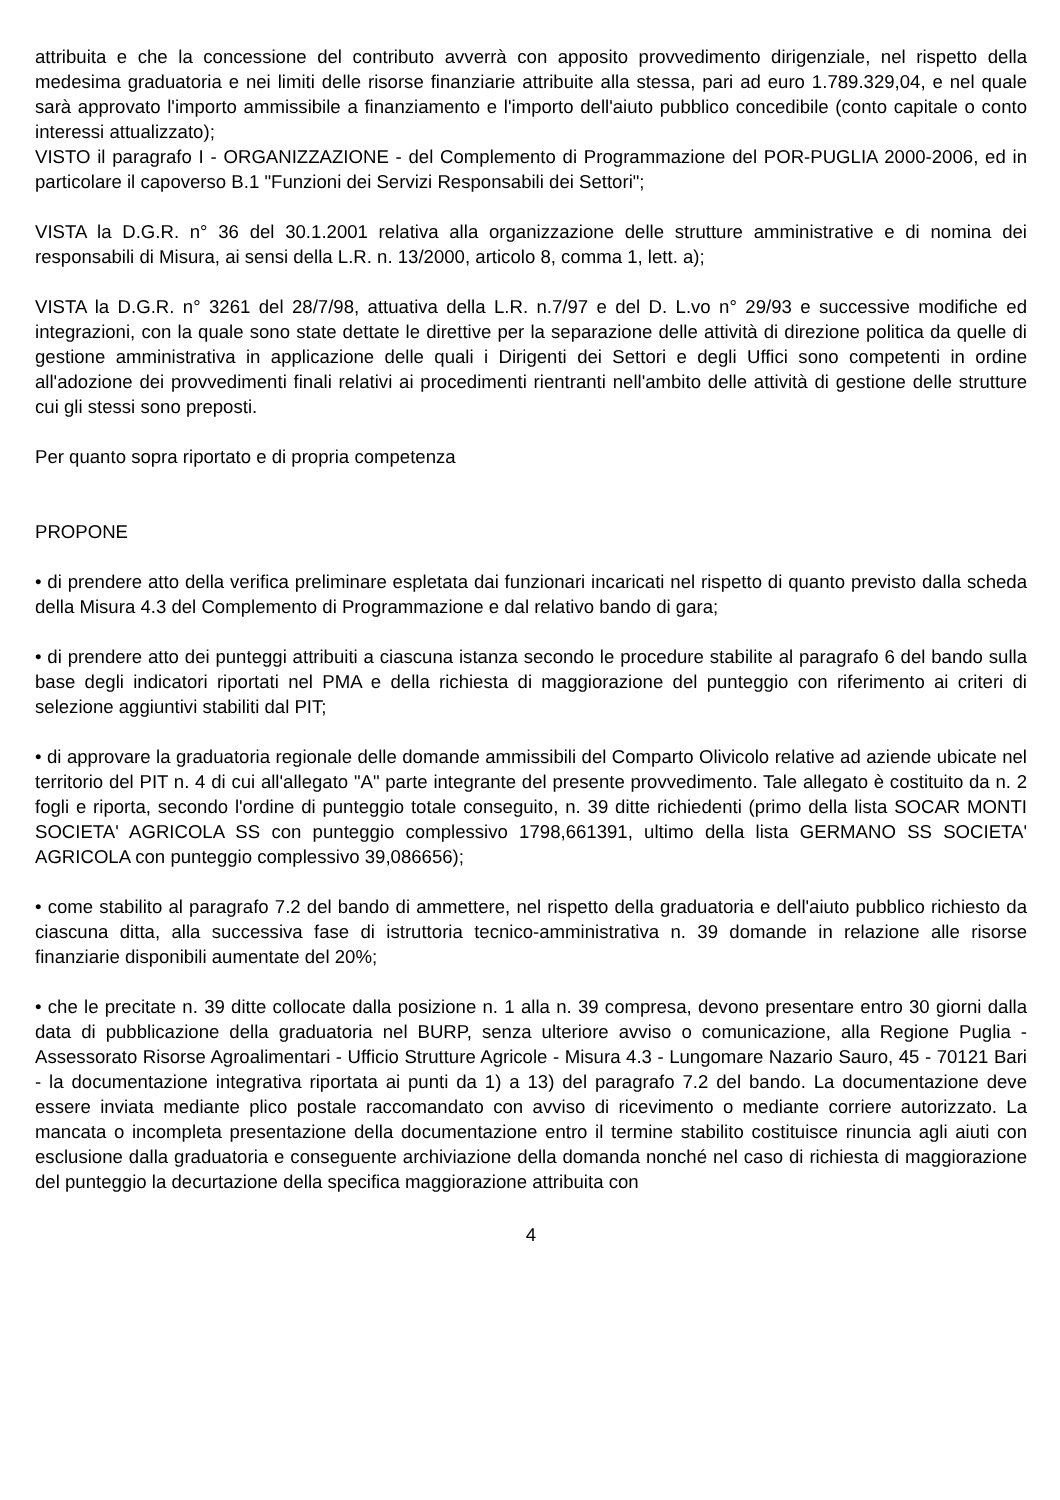attribuita e che la concessione del contributo avverrà con apposito provvedimento dirigenziale, nel rispetto della medesima graduatoria e nei limiti delle risorse finanziarie attribuite alla stessa, pari ad euro 1.789.329,04, e nel quale sarà approvato l'importo ammissibile a finanziamento e l'importo dell'aiuto pubblico concedibile (conto capitale o conto interessi attualizzato);
VISTO il paragrafo I - ORGANIZZAZIONE - del Complemento di Programmazione del POR-PUGLIA 2000-2006, ed in particolare il capoverso B.1 "Funzioni dei Servizi Responsabili dei Settori";
VISTA la D.G.R. n° 36 del 30.1.2001 relativa alla organizzazione delle strutture amministrative e di nomina dei responsabili di Misura, ai sensi della L.R. n. 13/2000, articolo 8, comma 1, lett. a);
VISTA la D.G.R. n° 3261 del 28/7/98, attuativa della L.R. n.7/97 e del D. L.vo n° 29/93 e successive modifiche ed integrazioni, con la quale sono state dettate le direttive per la separazione delle attività di direzione politica da quelle di gestione amministrativa in applicazione delle quali i Dirigenti dei Settori e degli Uffici sono competenti in ordine all'adozione dei provvedimenti finali relativi ai procedimenti rientranti nell'ambito delle attività di gestione delle strutture cui gli stessi sono preposti.
Per quanto sopra riportato e di propria competenza
PROPONE
• di prendere atto della verifica preliminare espletata dai funzionari incaricati nel rispetto di quanto previsto dalla scheda della Misura 4.3 del Complemento di Programmazione e dal relativo bando di gara;
• di prendere atto dei punteggi attribuiti a ciascuna istanza secondo le procedure stabilite al paragrafo 6 del bando sulla base degli indicatori riportati nel PMA e della richiesta di maggiorazione del punteggio con riferimento ai criteri di selezione aggiuntivi stabiliti dal PIT;
• di approvare la graduatoria regionale delle domande ammissibili del Comparto Olivicolo relative ad aziende ubicate nel territorio del PIT n. 4 di cui all'allegato "A" parte integrante del presente provvedimento. Tale allegato è costituito da n. 2 fogli e riporta, secondo l'ordine di punteggio totale conseguito, n. 39 ditte richiedenti (primo della lista SOCAR MONTI SOCIETA' AGRICOLA SS con punteggio complessivo 1798,661391, ultimo della lista GERMANO SS SOCIETA' AGRICOLA con punteggio complessivo 39,086656);
• come stabilito al paragrafo 7.2 del bando di ammettere, nel rispetto della graduatoria e dell'aiuto pubblico richiesto da ciascuna ditta, alla successiva fase di istruttoria tecnico-amministrativa n. 39 domande in relazione alle risorse finanziarie disponibili aumentate del 20%;
• che le precitate n. 39 ditte collocate dalla posizione n. 1 alla n. 39 compresa, devono presentare entro 30 giorni dalla data di pubblicazione della graduatoria nel BURP, senza ulteriore avviso o comunicazione, alla Regione Puglia - Assessorato Risorse Agroalimentari - Ufficio Strutture Agricole - Misura 4.3 - Lungomare Nazario Sauro, 45 - 70121 Bari - la documentazione integrativa riportata ai punti da 1) a 13) del paragrafo 7.2 del bando. La documentazione deve essere inviata mediante plico postale raccomandato con avviso di ricevimento o mediante corriere autorizzato. La mancata o incompleta presentazione della documentazione entro il termine stabilito costituisce rinuncia agli aiuti con esclusione dalla graduatoria e conseguente archiviazione della domanda nonché nel caso di richiesta di maggiorazione del punteggio la decurtazione della specifica maggiorazione attribuita con
4